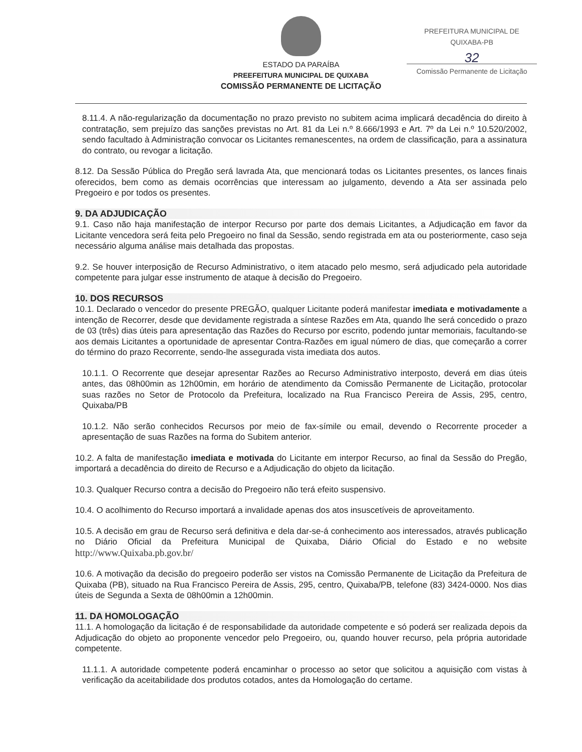ESTADO DA PARAÍBA
PREEFEITURA MUNICIPAL DE QUIXABA
COMISSÃO PERMANENTE DE LICITAÇÃO
PREFEITURA MUNICIPAL DE QUIXABA-PB
32
Comissão Permanente de Licitação
8.11.4. A não-regularização da documentação no prazo previsto no subitem acima implicará decadência do direito à contratação, sem prejuízo das sanções previstas no Art. 81 da Lei n.º 8.666/1993 e Art. 7º da Lei n.º 10.520/2002, sendo facultado à Administração convocar os Licitantes remanescentes, na ordem de classificação, para a assinatura do contrato, ou revogar a licitação.
8.12. Da Sessão Pública do Pregão será lavrada Ata, que mencionará todas os Licitantes presentes, os lances finais oferecidos, bem como as demais ocorrências que interessam ao julgamento, devendo a Ata ser assinada pelo Pregoeiro e por todos os presentes.
9. DA ADJUDICAÇÃO
9.1. Caso não haja manifestação de interpor Recurso por parte dos demais Licitantes, a Adjudicação em favor da Licitante vencedora será feita pelo Pregoeiro no final da Sessão, sendo registrada em ata ou posteriormente, caso seja necessário alguma análise mais detalhada das propostas.
9.2. Se houver interposição de Recurso Administrativo, o item atacado pelo mesmo, será adjudicado pela autoridade competente para julgar esse instrumento de ataque à decisão do Pregoeiro.
10. DOS RECURSOS
10.1. Declarado o vencedor do presente PREGÃO, qualquer Licitante poderá manifestar imediata e motivadamente a intenção de Recorrer, desde que devidamente registrada a síntese Razões em Ata, quando lhe será concedido o prazo de 03 (três) dias úteis para apresentação das Razões do Recurso por escrito, podendo juntar memoriais, facultando-se aos demais Licitantes a oportunidade de apresentar Contra-Razões em igual número de dias, que começarão a correr do término do prazo Recorrente, sendo-lhe assegurada vista imediata dos autos.
10.1.1. O Recorrente que desejar apresentar Razões ao Recurso Administrativo interposto, deverá em dias úteis antes, das 08h00min as 12h00min, em horário de atendimento da Comissão Permanente de Licitação, protocolar suas razões no Setor de Protocolo da Prefeitura, localizado na Rua Francisco Pereira de Assis, 295, centro, Quixaba/PB
10.1.2. Não serão conhecidos Recursos por meio de fax-símile ou email, devendo o Recorrente proceder a apresentação de suas Razões na forma do Subitem anterior.
10.2. A falta de manifestação imediata e motivada do Licitante em interpor Recurso, ao final da Sessão do Pregão, importará a decadência do direito de Recurso e a Adjudicação do objeto da licitação.
10.3. Qualquer Recurso contra a decisão do Pregoeiro não terá efeito suspensivo.
10.4. O acolhimento do Recurso importará a invalidade apenas dos atos insuscetíveis de aproveitamento.
10.5. A decisão em grau de Recurso será definitiva e dela dar-se-á conhecimento aos interessados, através publicação no Diário Oficial da Prefeitura Municipal de Quixaba, Diário Oficial do Estado e no website http://www.Quixaba.pb.gov.br/
10.6. A motivação da decisão do pregoeiro poderão ser vistos na Comissão Permanente de Licitação da Prefeitura de Quixaba (PB), situado na Rua Francisco Pereira de Assis, 295, centro, Quixaba/PB, telefone (83) 3424-0000. Nos dias úteis de Segunda a Sexta de 08h00min a 12h00min.
11. DA HOMOLOGAÇÃO
11.1. A homologação da licitação é de responsabilidade da autoridade competente e só poderá ser realizada depois da Adjudicação do objeto ao proponente vencedor pelo Pregoeiro, ou, quando houver recurso, pela própria autoridade competente.
11.1.1. A autoridade competente poderá encaminhar o processo ao setor que solicitou a aquisição com vistas à verificação da aceitabilidade dos produtos cotados, antes da Homologação do certame.